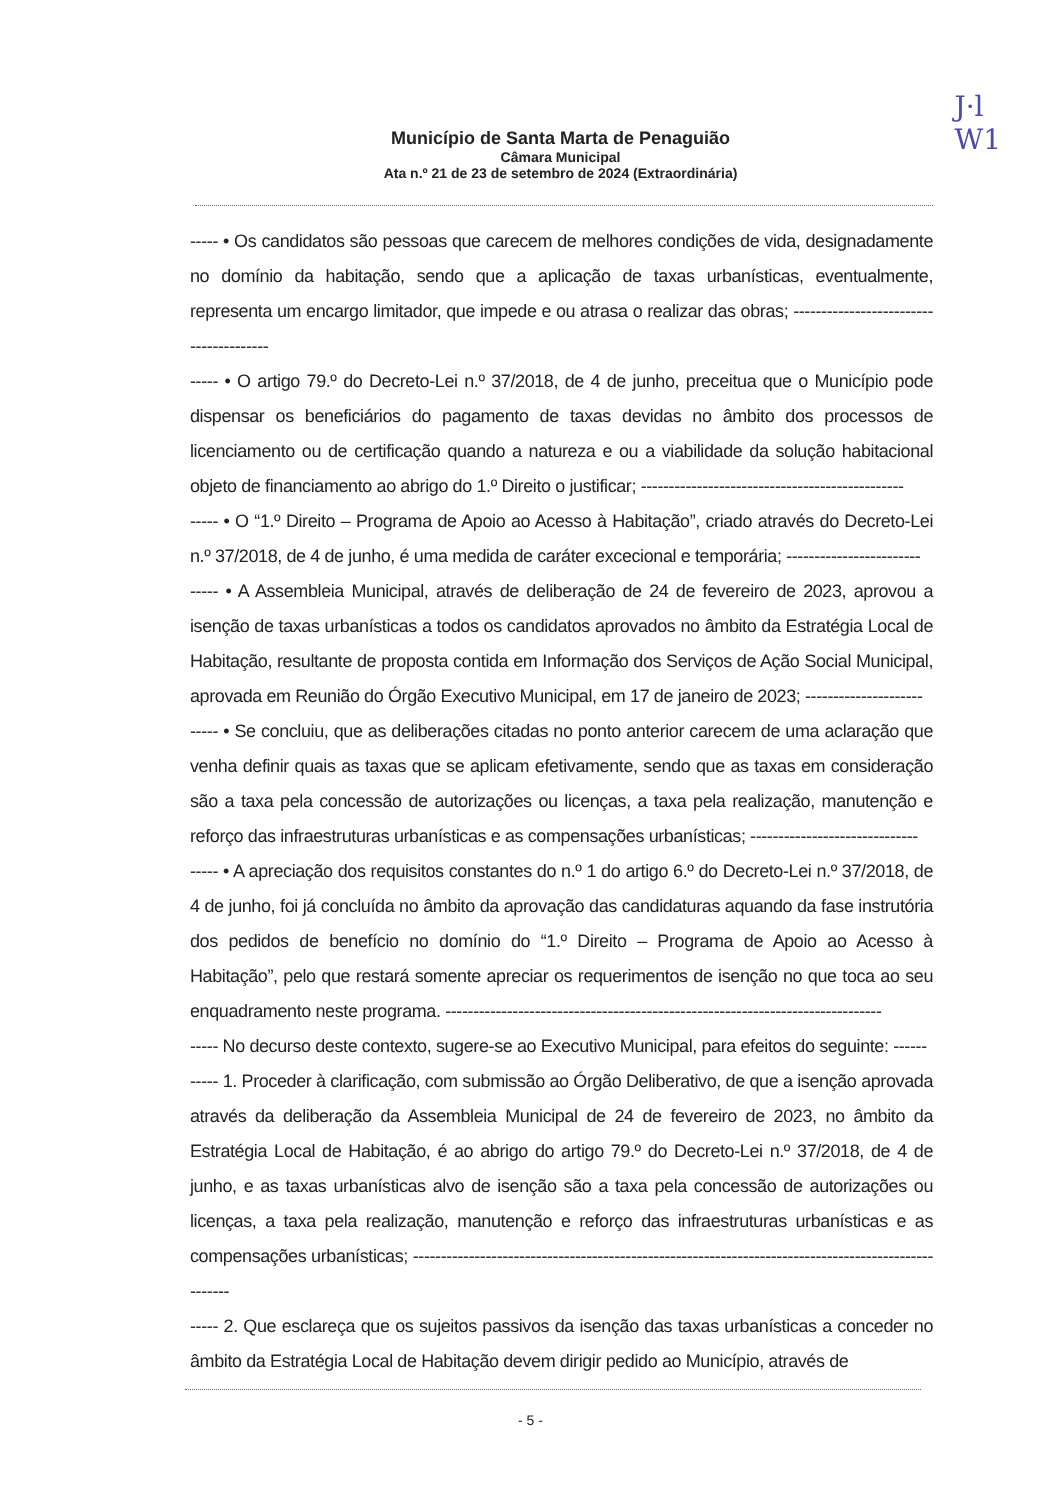J·l
W1
Município de Santa Marta de Penaguião
Câmara Municipal
Ata n.º 21 de 23 de setembro de 2024 (Extraordinária)
----- • Os candidatos são pessoas que carecem de melhores condições de vida, designadamente no domínio da habitação, sendo que a aplicação de taxas urbanísticas, eventualmente, representa um encargo limitador, que impede e ou atrasa o realizar das obras; ---------------------------------------
----- • O artigo 79.º do Decreto-Lei n.º 37/2018, de 4 de junho, preceitua que o Município pode dispensar os beneficiários do pagamento de taxas devidas no âmbito dos processos de licenciamento ou de certificação quando a natureza e ou a viabilidade da solução habitacional objeto de financiamento ao abrigo do 1.º Direito o justificar; -----------------------------------------------
----- • O “1.º Direito – Programa de Apoio ao Acesso à Habitação”, criado através do Decreto-Lei n.º 37/2018, de 4 de junho, é uma medida de caráter excecional e temporária; ------------------------
----- • A Assembleia Municipal, através de deliberação de 24 de fevereiro de 2023, aprovou a isenção de taxas urbanísticas a todos os candidatos aprovados no âmbito da Estratégia Local de Habitação, resultante de proposta contida em Informação dos Serviços de Ação Social Municipal, aprovada em Reunião do Órgão Executivo Municipal, em 17 de janeiro de 2023; ---------------------
----- • Se concluiu, que as deliberações citadas no ponto anterior carecem de uma aclaração que venha definir quais as taxas que se aplicam efetivamente, sendo que as taxas em consideração são a taxa pela concessão de autorizações ou licenças, a taxa pela realização, manutenção e reforço das infraestruturas urbanísticas e as compensações urbanísticas; ------------------------------
----- • A apreciação dos requisitos constantes do n.º 1 do artigo 6.º do Decreto-Lei n.º 37/2018, de 4 de junho, foi já concluída no âmbito da aprovação das candidaturas aquando da fase instrutória dos pedidos de benefício no domínio do “1.º Direito – Programa de Apoio ao Acesso à Habitação”, pelo que restará somente apreciar os requerimentos de isenção no que toca ao seu enquadramento neste programa. ------------------------------------------------------------------------------
----- No decurso deste contexto, sugere-se ao Executivo Municipal, para efeitos do seguinte: ------
----- 1. Proceder à clarificação, com submissão ao Órgão Deliberativo, de que a isenção aprovada através da deliberação da Assembleia Municipal de 24 de fevereiro de 2023, no âmbito da Estratégia Local de Habitação, é ao abrigo do artigo 79.º do Decreto-Lei n.º 37/2018, de 4 de junho, e as taxas urbanísticas alvo de isenção são a taxa pela concessão de autorizações ou licenças, a taxa pela realização, manutenção e reforço das infraestruturas urbanísticas e as compensações urbanísticas; ----------------------------------------------------------------------------------------------------
----- 2. Que esclareça que os sujeitos passivos da isenção das taxas urbanísticas a conceder no âmbito da Estratégia Local de Habitação devem dirigir pedido ao Município, através de
- 5 -